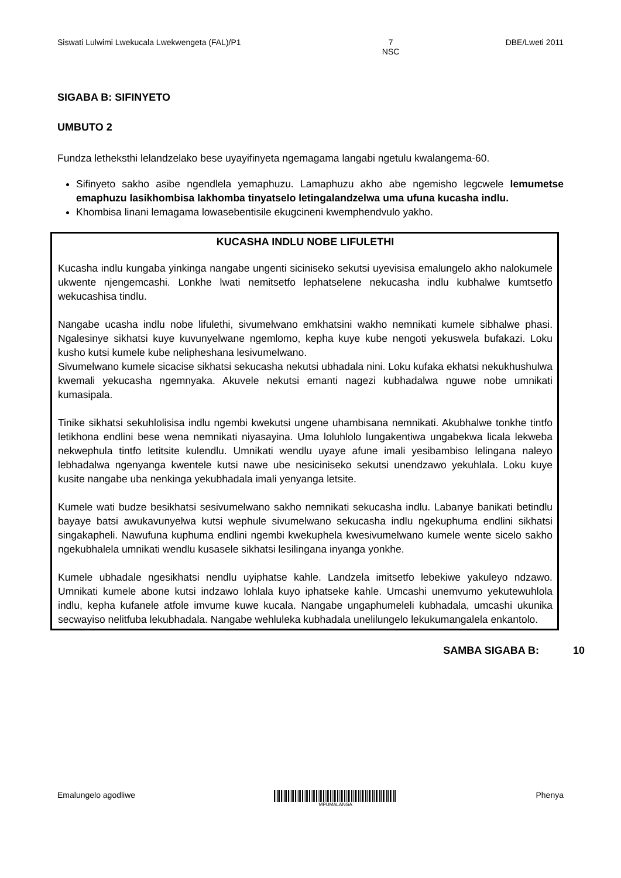Siswati Lulwimi Lwekucala Lwekwengeta (FAL)/P1 7
NSC DBE/Lweti 2011
SIGABA B: SIFINYETO
UMBUTO 2
Fundza letheksthi lelandzelako bese uyayifinyeta ngemagama langabi ngetulu kwalangema-60.
Sifinyeto sakho asibe ngendlela yemaphuzu. Lamaphuzu akho abe ngemisho legcwele lemumetse emaphuzu lasikhombisa lakhomba tinyatselo letingalandzelwa uma ufuna kucasha indlu.
Khombisa linani lemagama lowasebentisile ekugcineni kwemphendvulo yakho.
KUCASHA INDLU NOBE LIFULETHI
Kucasha indlu kungaba yinkinga nangabe ungenti siciniseko sekutsi uyevisisa emalungelo akho nalokumele ukwente njengemcashi. Lonkhe lwati nemitsetfo lephatselene nekucasha indlu kubhalwe kumtsetfo wekucashisa tindlu.
Nangabe ucasha indlu nobe lifulethi, sivumelwano emkhatsini wakho nemnikati kumele sibhalwe phasi. Ngalesinye sikhatsi kuye kuvunyelwane ngemlomo, kepha kuye kube nengoti yekuswela bufakazi. Loku kusho kutsi kumele kube nelipheshana lesivumelwano.
Sivumelwano kumele sicacise sikhatsi sekucasha nekutsi ubhadala nini. Loku kufaka ekhatsi nekukhushulwa kwemali yekucasha ngemnyaka. Akuvele nekutsi emanti nagezi kubhadalwa nguwe nobe umnikati kumasipala.
Tinike sikhatsi sekuhlolisisa indlu ngembi kwekutsi ungene uhambisana nemnikati. Akubhalwe tonkhe tintfo letikhona endlini bese wena nemnikati niyasayina. Uma loluhlolo lungakentiwa ungabekwa licala lekweba nekwephula tintfo letitsite kulendlu. Umnikati wendlu uyaye afune imali yesibambiso lelingana naleyo lebhadalwa ngenyanga kwentele kutsi nawe ube nesiciniseko sekutsi unendzawo yekuhlala. Loku kuye kusite nangabe uba nenkinga yekubhadala imali yenyanga letsite.
Kumele wati budze besikhatsi sesivumelwano sakho nemnikati sekucasha indlu. Labanye banikati betindlu bayaye batsi awukavunyelwa kutsi wephule sivumelwano sekucasha indlu ngekuphuma endlini sikhatsi singakapheli. Nawufuna kuphuma endlini ngembi kwekuphela kwesivumelwano kumele wente sicelo sakho ngekubhalela umnikati wendlu kusasele sikhatsi lesilingana inyanga yonkhe.
Kumele ubhadale ngesikhatsi nendlu uyiphatse kahle. Landzela imitsetfo lebekiwe yakuleyo ndzawo. Umnikati kumele abone kutsi indzawo lohlala kuyo iphatseke kahle. Umcashi unemvumo yekutewuhlola indlu, kepha kufanele atfole imvume kuwe kucala. Nangabe ungaphumeleli kubhadala, umcashi ukunika secwayiso nelitfuba lekubhadala. Nangabe wehluleka kubhadala unelilungelo lekukumangalela enkantolo.
SAMBA SIGABA B: 10
Emalungelo agodliwe
MPUMALANGA
Phenya